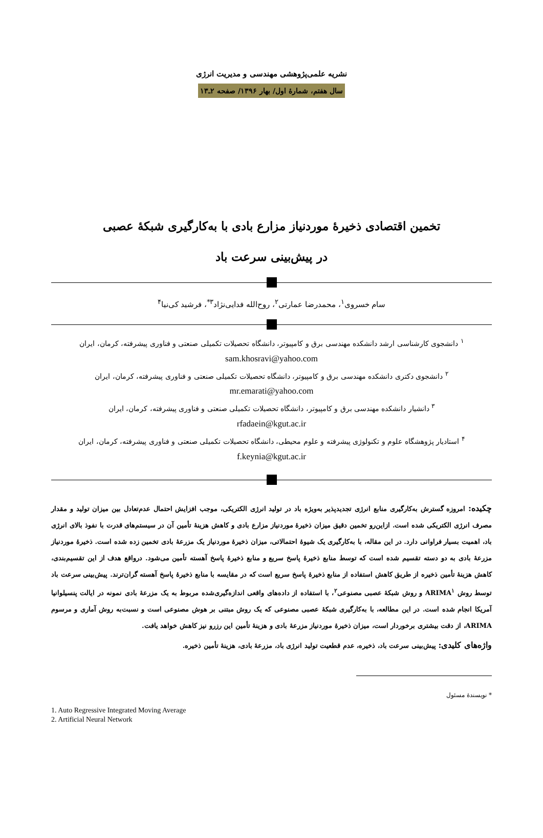نشریه علمی‌پژوهشی مهندسی و مدیریت انرژی
سال هفتم، شمارهٔ اول/ بهار ۱۳۹۶/ صفحه ۲ـ۱۳
تخمین اقتصادی ذخیرهٔ موردنیاز مزارع بادی با به‌کارگیری شبکهٔ عصبی
در پیش‌بینی سرعت باد
سام خسروی<sup>۱</sup>، محمدرضا عمارتی<sup>۲</sup>، روح‌الله فدایی‌نژاد<sup>۳*</sup>، فرشید کی‌نیا<sup>۴</sup>
<sup>۱</sup> دانشجوی کارشناسی ارشد دانشکده مهندسی برق و کامپیوتر، دانشگاه تحصیلات تکمیلی صنعتی و فناوری پیشرفته، کرمان، ایران
sam.khosravi@yahoo.com
<sup>۲</sup> دانشجوی دکتری دانشکده مهندسی برق و کامپیوتر، دانشگاه تحصیلات تکمیلی صنعتی و فناوری پیشرفته، کرمان، ایران
mr.emarati@yahoo.com
<sup>۳</sup> دانشیار دانشکده مهندسی برق و کامپیوتر، دانشگاه تحصیلات تکمیلی صنعتی و فناوری پیشرفته، کرمان، ایران
rfadaein@kgut.ac.ir
<sup>۴</sup> استادیار پژوهشگاه علوم و تکنولوژی پیشرفته و علوم محیطی، دانشگاه تحصیلات تکمیلی صنعتی و فناوری پیشرفته، کرمان، ایران
f.keynia@kgut.ac.ir
چکیده: امروزه گسترش به‌کارگیری منابع انرژی تجدیدپذیر به‌ویژه باد در تولید انرژی الکتریکی، موجب افزایش احتمال عدم‌تعادل بین میزان تولید و مقدار مصرف انرژی الکتریکی شده است. ازاین‌رو تخمین دقیق میزان ذخیرهٔ موردنیاز مزارع بادی و کاهش هزینهٔ تأمین آن در سیستم‌های قدرت با نفوذ بالای انرژی باد، اهمیت بسیار فراوانی دارد. در این مقاله، با به‌کارگیری یک شیوهٔ احتمالاتی، میزان ذخیرهٔ موردنیاز یک مزرعهٔ بادی تخمین زده شده است. ذخیرهٔ موردنیاز مزرعهٔ بادی به دو دسته تقسیم شده است که توسط منابع ذخیرهٔ پاسخ سریع و منابع ذخیرهٔ پاسخ آهسته تأمین می‌شود. درواقع هدف از این تقسیم‌بندی، کاهش هزینهٔ تأمین ذخیره از طریق کاهش استفاده از منابع ذخیرهٔ پاسخ سریع است که در مقایسه با منابع ذخیرهٔ پاسخ آهسته گران‌ترند. پیش‌بینی سرعت باد توسط روش ARIMA<sup>۱</sup> و روش شبکهٔ عصبی مصنوعی<sup>۲</sup>، با استفاده از داده‌های واقعی اندازه‌گیری‌شده مربوط به یک مزرعهٔ بادی نمونه در ایالت پنسیلوانیا آمریکا انجام شده است. در این مطالعه، با به‌کارگیری شبکهٔ عصبی مصنوعی که یک روش مبتنی بر هوش مصنوعی است و نسبت‌به روش آماری و مرسوم ARIMA، از دقت بیشتری برخوردار است، میزان ذخیرهٔ موردنیاز مزرعهٔ بادی و هزینهٔ تأمین این رزرو نیز کاهش خواهد یافت.
واژه‌های کلیدی: پیش‌بینی سرعت باد، ذخیره، عدم قطعیت تولید انرژی باد، مزرعهٔ بادی، هزینهٔ تأمین ذخیره.
* نویسندهٔ مسئول
1. Auto Regressive Integrated Moving Average
2. Artificial Neural Network